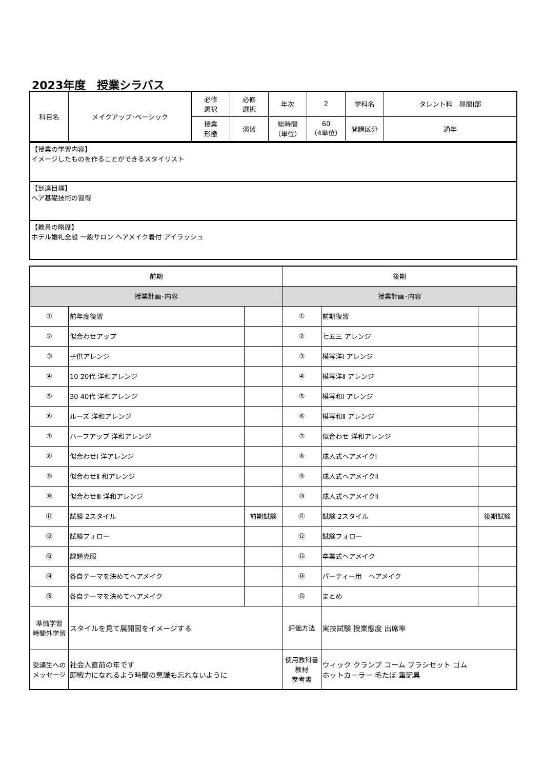2023年度　授業シラバス
| 科目名 | メイクアップ･ベーシック | 必修 選択 | 必修 選択 | 年次 | 2 | 学科名 | タレント科 昼間Ⅰ部 |
| | | 授業 形態 | 演習 | 総時間 （単位） | 60 （4単位） | 開講区分 | 通年 |
| 【授業の学習内容】 イメージしたものを作ることができるスタイリスト |
| 【到達目標】 ヘア基礎技術の習得 |
| 【教員の略歴】 ホテル婚礼全般 一般サロン ヘアメイク着付 アイラッシュ |
| 前期 | | | 後期 | | |
| --- | --- | --- | --- | --- | --- |
| 授業計画･内容 | | | 授業計画･内容 | | |
| ① | 前年度復習 | | ① | 前期復習 | |
| ② | 似合わせアップ | | ② | 七五三 アレンジ | |
| ③ | 子供アレンジ | | ③ | 模写洋Ⅰ アレンジ | |
| ④ | 10 20代 洋和アレンジ | | ④ | 模写洋Ⅱ アレンジ | |
| ⑤ | 30 40代 洋和アレンジ | | ⑤ | 模写和Ⅰ アレンジ | |
| ⑥ | ルーズ 洋和アレンジ | | ⑥ | 模写和Ⅱ アレンジ | |
| ⑦ | ハーフアップ 洋和アレンジ | | ⑦ | 似合わせ 洋和アレンジ | |
| ⑧ | 似合わせⅠ 洋アレンジ | | ⑧ | 成人式ヘアメイクⅠ | |
| ⑨ | 似合わせⅡ 和アレンジ | | ⑨ | 成人式ヘアメイクⅡ | |
| ⑩ | 似合わせⅢ 洋和アレンジ | | ⑩ | 成人式ヘアメイクⅡ | |
| ⑪ | 試験 2スタイル | 前期試験 | ⑪ | 試験 2スタイル | 後期試験 |
| ⑫ | 試験フォロー | | ⑫ | 試験フォロー | |
| ⑬ | 課題克服 | | ⑬ | 卒業式ヘアメイク | |
| ⑭ | 各自テーマを決めてヘアメイク | | ⑭ | パーティー用 ヘアメイク | |
| ⑮ | 各自テーマを決めてヘアメイク | | ⑮ | まとめ | |
| 準備学習 時間外学習 | スタイルを見て展開図をイメージする | | 評価方法 | 実技試験 授業態度 出席率 | |
| 受講生への メッセージ | 社会人直前の年です 即戦力になれるよう時間の意識も忘れないように | | 使用教科書 教材 参考書 | ウィック クランプ コーム ブラシセット ゴム ホットカーラー 毛たぼ 筆記具 | |